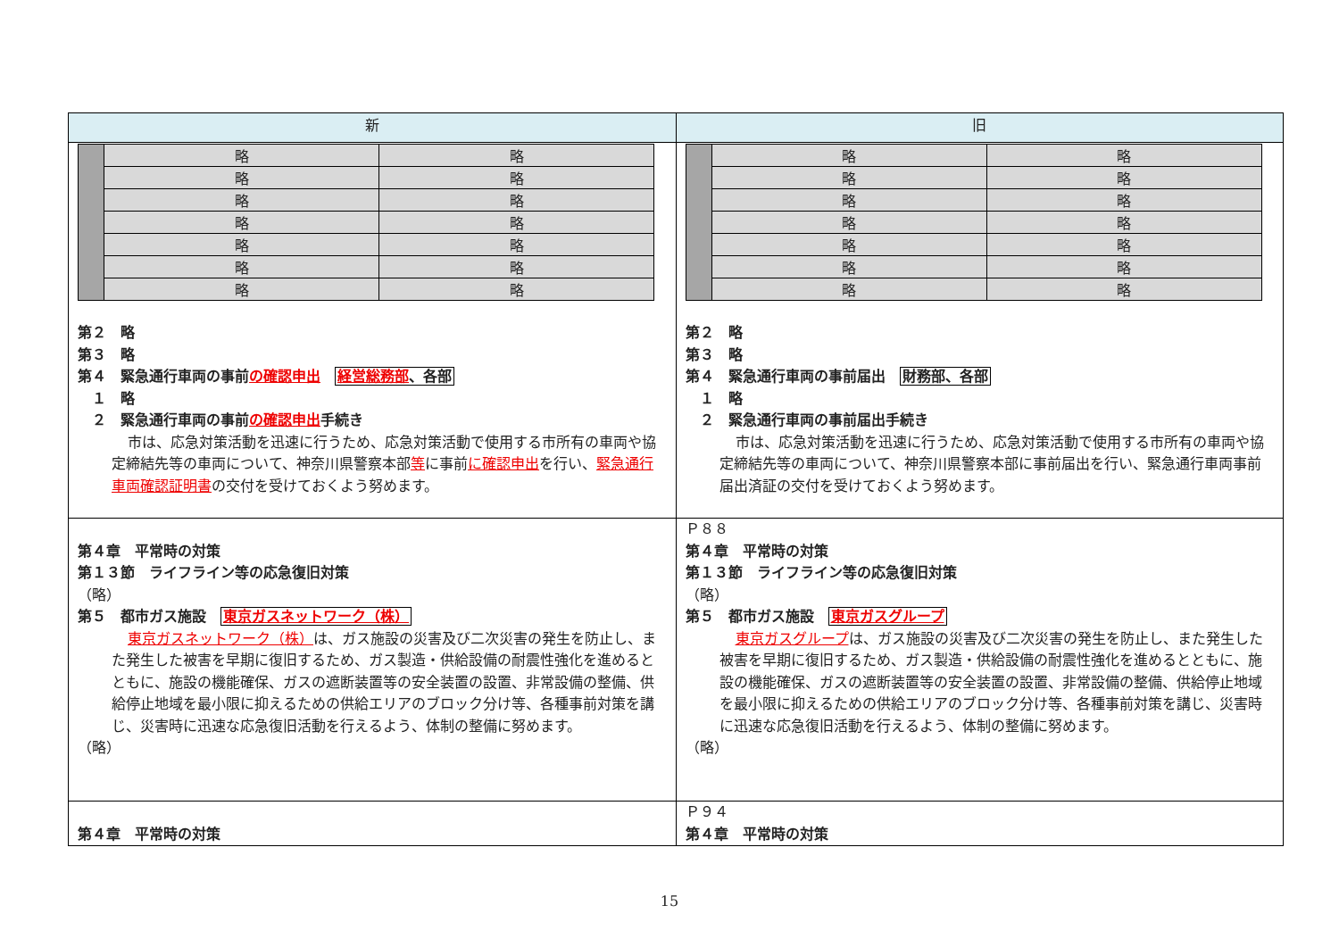| 新 | 旧 |
| --- | --- |
| / / 略 / 略 / / / 略 / 略 / / / 略 / 略 / / / 略 / 略 / / / 略 / 略 / / / 略 / 略 / / / 略 / 略 / 第２ 略 第３ 略 第４ 緊急通行車両の事前 の確認申出 経営総務部 、各部 １ 略 ２ 緊急通行車両の事前 の確認申出 手続き 市は、応急対策活動を迅速に行うため、応急対策活動で使用する市所有の車両や協定締結先等の車両について、神奈川県警察本部 等 に事前 に確認申出 を行い、 緊急通行車両確認証明書 の交付を受けておくよう努めます。 | / / 略 / 略 / / / 略 / 略 / / / 略 / 略 / / / 略 / 略 / / / 略 / 略 / / / 略 / 略 / / / 略 / 略 / 第２ 略 第３ 略 第４ 緊急通行車両の事前届出 財務部、各部 １ 略 ２ 緊急通行車両の事前届出手続き 市は、応急対策活動を迅速に行うため、応急対策活動で使用する市所有の車両や協定締結先等の車両について、神奈川県警察本部に事前届出を行い、緊急通行車両事前届出済証の交付を受けておくよう努めます。 |
| 第４章 平常時の対策 第１３節 ライフライン等の応急復旧対策 （略） 第５ 都市ガス施設 東京ガスネットワーク（株） 東京ガスネットワーク（株） は、ガス施設の災害及び二次災害の発生を防止し、また発生した被害を早期に復旧するため、ガス製造・供給設備の耐震性強化を進めるとともに、施設の機能確保、ガスの遮断装置等の安全装置の設置、非常設備の整備、供給停止地域を最小限に抑えるための供給エリアのブロック分け等、各種事前対策を講じ、災害時に迅速な応急復旧活動を行えるよう、体制の整備に努めます。 （略） | Ｐ８８ 第４章 平常時の対策 第１３節 ライフライン等の応急復旧対策 （略） 第５ 都市ガス施設 東京ガスグループ 東京ガスグループ は、ガス施設の災害及び二次災害の発生を防止し、また発生した被害を早期に復旧するため、ガス製造・供給設備の耐震性強化を進めるとともに、施設の機能確保、ガスの遮断装置等の安全装置の設置、非常設備の整備、供給停止地域を最小限に抑えるための供給エリアのブロック分け等、各種事前対策を講じ、災害時に迅速な応急復旧活動を行えるよう、体制の整備に努めます。 （略） |
| 第４章 平常時の対策 | Ｐ９４ 第４章 平常時の対策 |
15